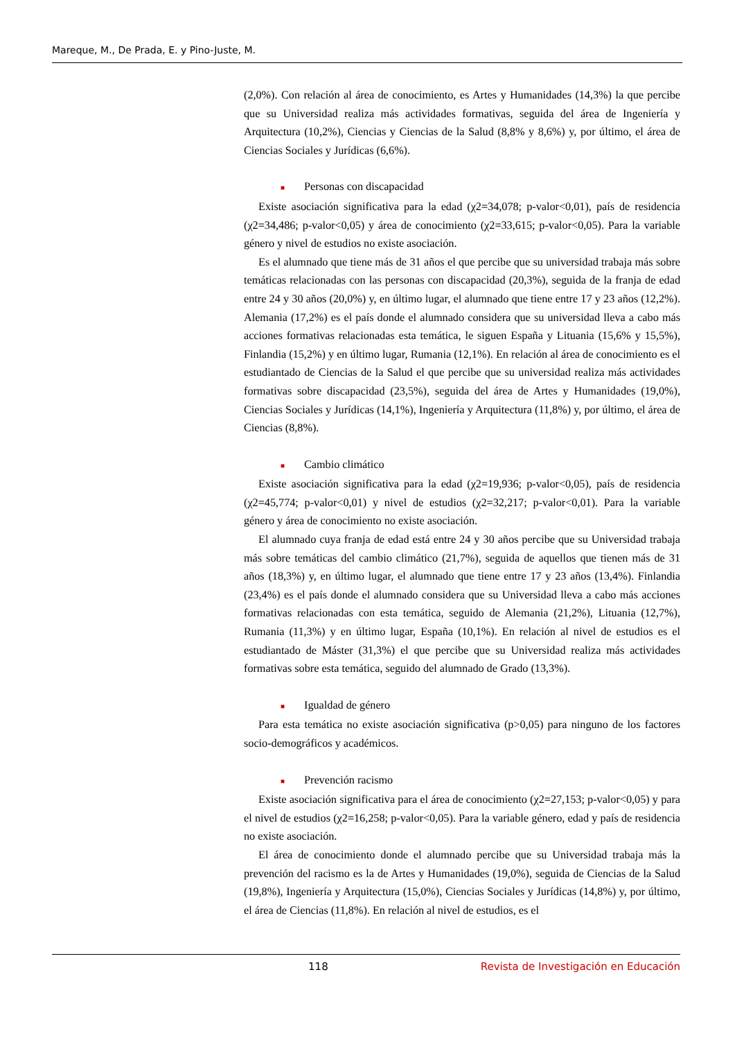Mareque, M., De Prada, E. y Pino-Juste, M.
(2,0%). Con relación al área de conocimiento, es Artes y Humanidades (14,3%) la que percibe que su Universidad realiza más actividades formativas, seguida del área de Ingeniería y Arquitectura (10,2%), Ciencias y Ciencias de la Salud (8,8% y 8,6%) y, por último, el área de Ciencias Sociales y Jurídicas (6,6%).
■ Personas con discapacidad
Existe asociación significativa para la edad (χ2=34,078; p-valor<0,01), país de residencia (χ2=34,486; p-valor<0,05) y área de conocimiento (χ2=33,615; p-valor<0,05). Para la variable género y nivel de estudios no existe asociación.
Es el alumnado que tiene más de 31 años el que percibe que su universidad trabaja más sobre temáticas relacionadas con las personas con discapacidad (20,3%), seguida de la franja de edad entre 24 y 30 años (20,0%) y, en último lugar, el alumnado que tiene entre 17 y 23 años (12,2%). Alemania (17,2%) es el país donde el alumnado considera que su universidad lleva a cabo más acciones formativas relacionadas esta temática, le siguen España y Lituania (15,6% y 15,5%), Finlandia (15,2%) y en último lugar, Rumania (12,1%). En relación al área de conocimiento es el estudiantado de Ciencias de la Salud el que percibe que su universidad realiza más actividades formativas sobre discapacidad (23,5%), seguida del área de Artes y Humanidades (19,0%), Ciencias Sociales y Jurídicas (14,1%), Ingeniería y Arquitectura (11,8%) y, por último, el área de Ciencias (8,8%).
■ Cambio climático
Existe asociación significativa para la edad (χ2=19,936; p-valor<0,05), país de residencia (χ2=45,774; p-valor<0,01) y nivel de estudios (χ2=32,217; p-valor<0,01). Para la variable género y área de conocimiento no existe asociación.
El alumnado cuya franja de edad está entre 24 y 30 años percibe que su Universidad trabaja más sobre temáticas del cambio climático (21,7%), seguida de aquellos que tienen más de 31 años (18,3%) y, en último lugar, el alumnado que tiene entre 17 y 23 años (13,4%). Finlandia (23,4%) es el país donde el alumnado considera que su Universidad lleva a cabo más acciones formativas relacionadas con esta temática, seguido de Alemania (21,2%), Lituania (12,7%), Rumania (11,3%) y en último lugar, España (10,1%). En relación al nivel de estudios es el estudiantado de Máster (31,3%) el que percibe que su Universidad realiza más actividades formativas sobre esta temática, seguido del alumnado de Grado (13,3%).
■ Igualdad de género
Para esta temática no existe asociación significativa (p>0,05) para ninguno de los factores socio-demográficos y académicos.
■ Prevención racismo
Existe asociación significativa para el área de conocimiento (χ2=27,153; p-valor<0,05) y para el nivel de estudios (χ2=16,258; p-valor<0,05). Para la variable género, edad y país de residencia no existe asociación.
El área de conocimiento donde el alumnado percibe que su Universidad trabaja más la prevención del racismo es la de Artes y Humanidades (19,0%), seguida de Ciencias de la Salud (19,8%), Ingeniería y Arquitectura (15,0%), Ciencias Sociales y Jurídicas (14,8%) y, por último, el área de Ciencias (11,8%). En relación al nivel de estudios, es el
118 Revista de Investigación en Educación